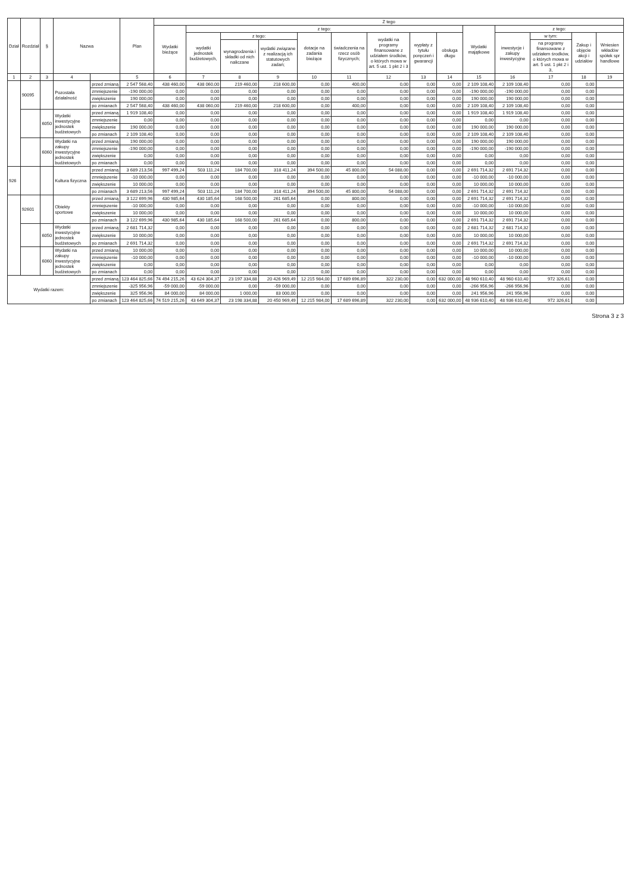| Dział | Rozdział | § | Nazwa | | Plan | Z tego | | | | | | | | | | | | | |
| --- | --- | --- | --- | --- | --- | --- | --- | --- | --- | --- | --- | --- | --- | --- | --- | --- | --- | --- | --- |
| | | | | | | Wydatki bieżące | z tego: | | | | | | | | Wydatki majątkowe | z tego: | | | |
| | | | | | | | wydatki jednostek budżetowych, | z tego: | | dotacje na zadania bieżące | świadczenia na rzecz osób fizycznych; | wydatki na programy finansowane z udziałem środków, o których mowa w art. 5 ust. 1 pkt 2 i 3 | wypłaty z tytułu poręczeń i gwarancji | obsługa długu | | inwestycje i zakupy inwestycyjne | w tym: | Zakup i objęcie akcji i udziałów | Wniesien wkładów spółek spr handlowe |
| | | | | | | | | wynagrodzenia i składki od nich naliczane | wydatki związane z realizacją ich statutowych zadań; | | | | | | | | na programy finansowane z udziałem środków, o których mowa w art. 5 ust. 1 pkt 2 i 3, | | |
| 1 | 2 | 3 | 4 | | 5 | 6 | 7 | 8 | 9 | 10 | 11 | 12 | 13 | 14 | 15 | 16 | 17 | 18 | 19 |
| | 90095 | | Pozostała działalność | przed zmianą | 2 547 568,40 | 438 460,00 | 438 060,00 | 219 460,00 | 218 600,00 | 0,00 | 400,00 | 0,00 | 0,00 | 0,00 | 2 109 108,40 | 2 109 108,40 | 0,00 | 0,00 | |
| | | | | zmniejszenie | -190 000,00 | 0,00 | 0,00 | 0,00 | 0,00 | 0,00 | 0,00 | 0,00 | 0,00 | 0,00 | -190 000,00 | -190 000,00 | 0,00 | 0,00 | |
| | | | | zwiększenie | 190 000,00 | 0,00 | 0,00 | 0,00 | 0,00 | 0,00 | 0,00 | 0,00 | 0,00 | 0,00 | 190 000,00 | 190 000,00 | 0,00 | 0,00 | |
| | | | | po zmianach | 2 547 568,40 | 438 460,00 | 438 060,00 | 219 460,00 | 218 600,00 | 0,00 | 400,00 | 0,00 | 0,00 | 0,00 | 2 109 108,40 | 2 109 108,40 | 0,00 | 0,00 | |
| | | 6050 | Wydatki inwestycyjne jednostek budżetowych | przed zmianą | 1 919 108,40 | 0,00 | 0,00 | 0,00 | 0,00 | 0,00 | 0,00 | 0,00 | 0,00 | 0,00 | 1 919 108,40 | 1 919 108,40 | 0,00 | 0,00 | |
| | | | | zmniejszenie | 0,00 | 0,00 | 0,00 | 0,00 | 0,00 | 0,00 | 0,00 | 0,00 | 0,00 | 0,00 | 0,00 | 0,00 | 0,00 | 0,00 | |
| | | | | zwiększenie | 190 000,00 | 0,00 | 0,00 | 0,00 | 0,00 | 0,00 | 0,00 | 0,00 | 0,00 | 0,00 | 190 000,00 | 190 000,00 | 0,00 | 0,00 | |
| | | | | po zmianach | 2 109 108,40 | 0,00 | 0,00 | 0,00 | 0,00 | 0,00 | 0,00 | 0,00 | 0,00 | 0,00 | 2 109 108,40 | 2 109 108,40 | 0,00 | 0,00 | |
| | | 6060 | Wydatki na zakupy inwestycyjne jednostek budżetowych | przed zmianą | 190 000,00 | 0,00 | 0,00 | 0,00 | 0,00 | 0,00 | 0,00 | 0,00 | 0,00 | 0,00 | 190 000,00 | 190 000,00 | 0,00 | 0,00 | |
| | | | | zmniejszenie | -190 000,00 | 0,00 | 0,00 | 0,00 | 0,00 | 0,00 | 0,00 | 0,00 | 0,00 | 0,00 | -190 000,00 | -190 000,00 | 0,00 | 0,00 | |
| | | | | zwiększenie | 0,00 | 0,00 | 0,00 | 0,00 | 0,00 | 0,00 | 0,00 | 0,00 | 0,00 | 0,00 | 0,00 | 0,00 | 0,00 | 0,00 | |
| | | | | po zmianach | 0,00 | 0,00 | 0,00 | 0,00 | 0,00 | 0,00 | 0,00 | 0,00 | 0,00 | 0,00 | 0,00 | 0,00 | 0,00 | 0,00 | |
| 926 | | | Kultura fizyczna | przed zmianą | 3 689 213,56 | 997 499,24 | 503 111,24 | 184 700,00 | 318 411,24 | 394 500,00 | 45 800,00 | 54 088,00 | 0,00 | 0,00 | 2 691 714,32 | 2 691 714,32 | 0,00 | 0,00 | |
| | | | | zmniejszenie | -10 000,00 | 0,00 | 0,00 | 0,00 | 0,00 | 0,00 | 0,00 | 0,00 | 0,00 | 0,00 | -10 000,00 | -10 000,00 | 0,00 | 0,00 | |
| | | | | zwiększenie | 10 000,00 | 0,00 | 0,00 | 0,00 | 0,00 | 0,00 | 0,00 | 0,00 | 0,00 | 0,00 | 10 000,00 | 10 000,00 | 0,00 | 0,00 | |
| | | | | po zmianach | 3 689 213,56 | 997 499,24 | 503 111,24 | 184 700,00 | 318 411,24 | 394 500,00 | 45 800,00 | 54 088,00 | 0,00 | 0,00 | 2 691 714,32 | 2 691 714,32 | 0,00 | 0,00 | |
| | 92601 | | Obiekty sportowe | przed zmianą | 3 122 699,96 | 430 985,64 | 430 185,64 | 168 500,00 | 261 685,64 | 0,00 | 800,00 | 0,00 | 0,00 | 0,00 | 2 691 714,32 | 2 691 714,32 | 0,00 | 0,00 | |
| | | | | zmniejszenie | -10 000,00 | 0,00 | 0,00 | 0,00 | 0,00 | 0,00 | 0,00 | 0,00 | 0,00 | 0,00 | -10 000,00 | -10 000,00 | 0,00 | 0,00 | |
| | | | | zwiększenie | 10 000,00 | 0,00 | 0,00 | 0,00 | 0,00 | 0,00 | 0,00 | 0,00 | 0,00 | 0,00 | 10 000,00 | 10 000,00 | 0,00 | 0,00 | |
| | | | | po zmianach | 3 122 699,96 | 430 985,64 | 430 185,64 | 168 500,00 | 261 685,64 | 0,00 | 800,00 | 0,00 | 0,00 | 0,00 | 2 691 714,32 | 2 691 714,32 | 0,00 | 0,00 | |
| | | 6050 | Wydatki inwestycyjne jednostek budżetowych | przed zmianą | 2 681 714,32 | 0,00 | 0,00 | 0,00 | 0,00 | 0,00 | 0,00 | 0,00 | 0,00 | 0,00 | 2 681 714,32 | 2 681 714,32 | 0,00 | 0,00 | |
| | | | | zwiększenie | 10 000,00 | 0,00 | 0,00 | 0,00 | 0,00 | 0,00 | 0,00 | 0,00 | 0,00 | 0,00 | 10 000,00 | 10 000,00 | 0,00 | 0,00 | |
| | | | | po zmianach | 2 691 714,32 | 0,00 | 0,00 | 0,00 | 0,00 | 0,00 | 0,00 | 0,00 | 0,00 | 0,00 | 2 691 714,32 | 2 691 714,32 | 0,00 | 0,00 | |
| | | 6060 | Wydatki na zakupy inwestycyjne jednostek budżetowych | przed zmianą | 10 000,00 | 0,00 | 0,00 | 0,00 | 0,00 | 0,00 | 0,00 | 0,00 | 0,00 | 0,00 | 10 000,00 | 10 000,00 | 0,00 | 0,00 | |
| | | | | zmniejszenie | -10 000,00 | 0,00 | 0,00 | 0,00 | 0,00 | 0,00 | 0,00 | 0,00 | 0,00 | 0,00 | -10 000,00 | -10 000,00 | 0,00 | 0,00 | |
| | | | | zwiększenie | 0,00 | 0,00 | 0,00 | 0,00 | 0,00 | 0,00 | 0,00 | 0,00 | 0,00 | 0,00 | 0,00 | 0,00 | 0,00 | 0,00 | |
| | | | | po zmianach | 0,00 | 0,00 | 0,00 | 0,00 | 0,00 | 0,00 | 0,00 | 0,00 | 0,00 | 0,00 | 0,00 | 0,00 | 0,00 | 0,00 | |
| Wydatki razem: | | | | przed zmianą | 123 464 825,66 | 74 494 215,26 | 43 624 304,37 | 23 197 334,88 | 20 426 969,49 | 12 215 984,00 | 17 689 696,89 | 322 230,00 | 0,00 | 632 000,00 | 48 960 610,40 | 48 960 610,40 | 972 326,61 | 0,00 | |
| | | | | zmniejszenie | -325 956,96 | -59 000,00 | -59 000,00 | 0,00 | -59 000,00 | 0,00 | 0,00 | 0,00 | 0,00 | 0,00 | -266 956,96 | -266 956,96 | 0,00 | 0,00 | |
| | | | | zwiększenie | 325 956,96 | 84 000,00 | 84 000,00 | 1 000,00 | 83 000,00 | 0,00 | 0,00 | 0,00 | 0,00 | 0,00 | 241 956,96 | 241 956,96 | 0,00 | 0,00 | |
| | | | | po zmianach | 123 464 825,66 | 74 519 215,26 | 43 649 304,37 | 23 198 334,88 | 20 450 969,49 | 12 215 984,00 | 17 689 696,89 | 322 230,00 | 0,00 | 632 000,00 | 48 936 610,40 | 48 936 610,40 | 972 326,61 | 0,00 | |
Strona 3 z 3